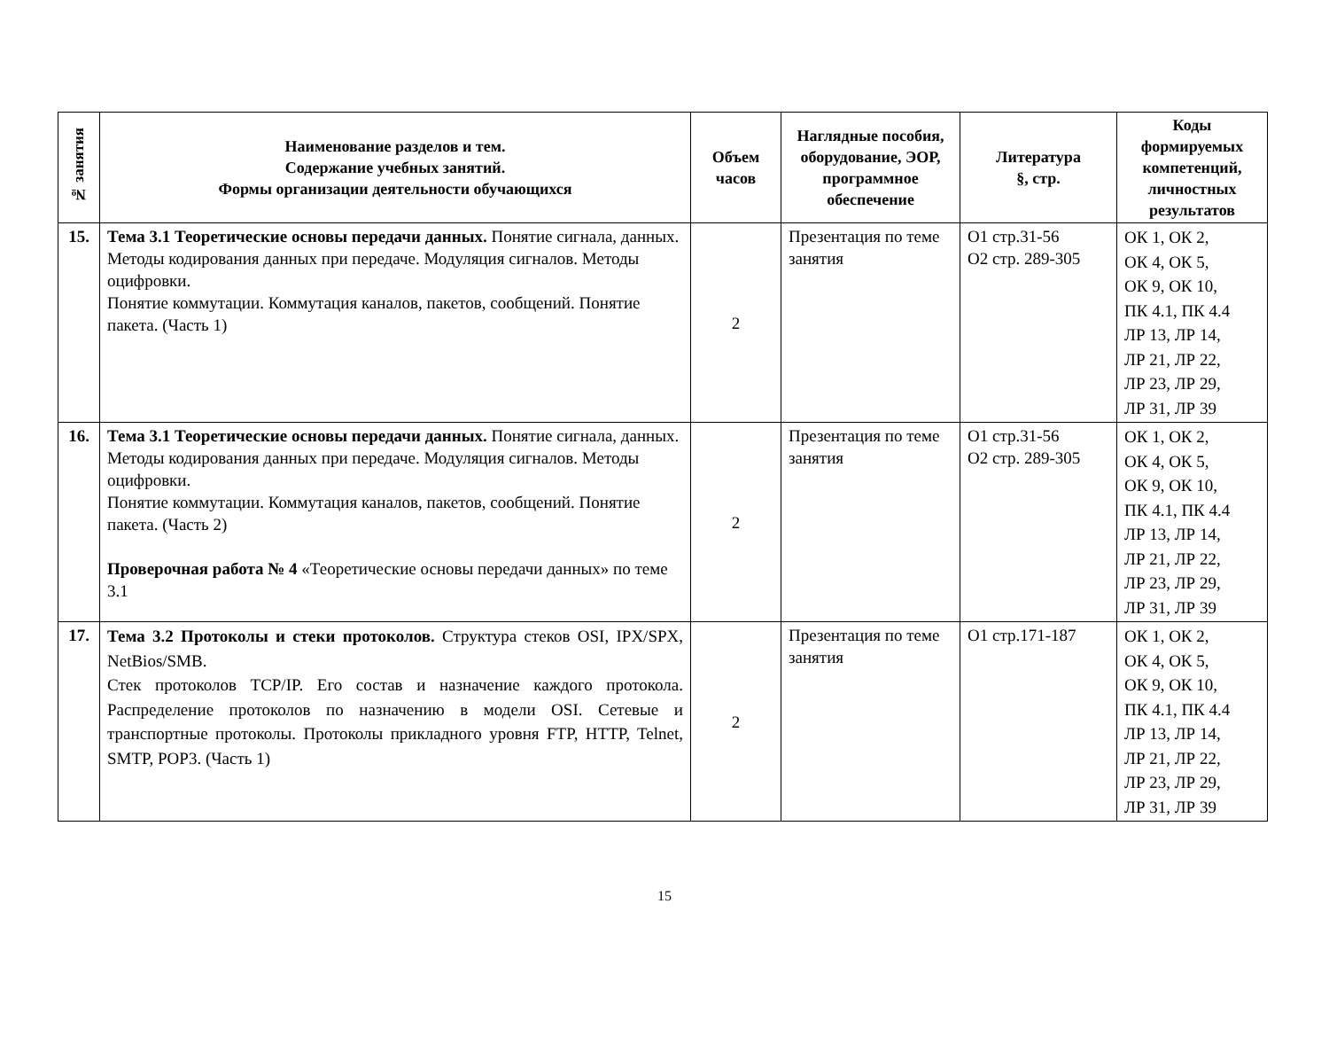| № занятия | Наименование разделов и тем. Содержание учебных занятий. Формы организации деятельности обучающихся | Объем часов | Наглядные пособия, оборудование, ЭОР, программное обеспечение | Литература §, стр. | Коды формируемых компетенций, личностных результатов |
| --- | --- | --- | --- | --- | --- |
| 15. | Тема 3.1 Теоретические основы передачи данных. Понятие сигнала, данных. Методы кодирования данных при передаче. Модуляция сигналов. Методы оцифровки. Понятие коммутации. Коммутация каналов, пакетов, сообщений. Понятие пакета. (Часть 1) | 2 | Презентация по теме занятия | О1 стр.31-56 О2 стр. 289-305 | ОК 1, ОК 2, ОК 4, ОК 5, ОК 9, ОК 10, ПК 4.1, ПК 4.4 ЛР 13, ЛР 14, ЛР 21, ЛР 22, ЛР 23, ЛР 29, ЛР 31, ЛР 39 |
| 16. | Тема 3.1 Теоретические основы передачи данных. Понятие сигнала, данных. Методы кодирования данных при передаче. Модуляция сигналов. Методы оцифровки. Понятие коммутации. Коммутация каналов, пакетов, сообщений. Понятие пакета. (Часть 2) Проверочная работа № 4 «Теоретические основы передачи данных» по теме 3.1 | 2 | Презентация по теме занятия | О1 стр.31-56 О2 стр. 289-305 | ОК 1, ОК 2, ОК 4, ОК 5, ОК 9, ОК 10, ПК 4.1, ПК 4.4 ЛР 13, ЛР 14, ЛР 21, ЛР 22, ЛР 23, ЛР 29, ЛР 31, ЛР 39 |
| 17. | Тема 3.2 Протоколы и стеки протоколов. Структура стеков OSI, IPX/SPX, NetBios/SMB. Стек протоколов TCP/IP. Его состав и назначение каждого протокола. Распределение протоколов по назначению в модели OSI. Сетевые и транспортные протоколы. Протоколы прикладного уровня FTP, HTTP, Telnet, SMTP, POP3. (Часть 1) | 2 | Презентация по теме занятия | О1 стр.171-187 | ОК 1, ОК 2, ОК 4, ОК 5, ОК 9, ОК 10, ПК 4.1, ПК 4.4 ЛР 13, ЛР 14, ЛР 21, ЛР 22, ЛР 23, ЛР 29, ЛР 31, ЛР 39 |
15